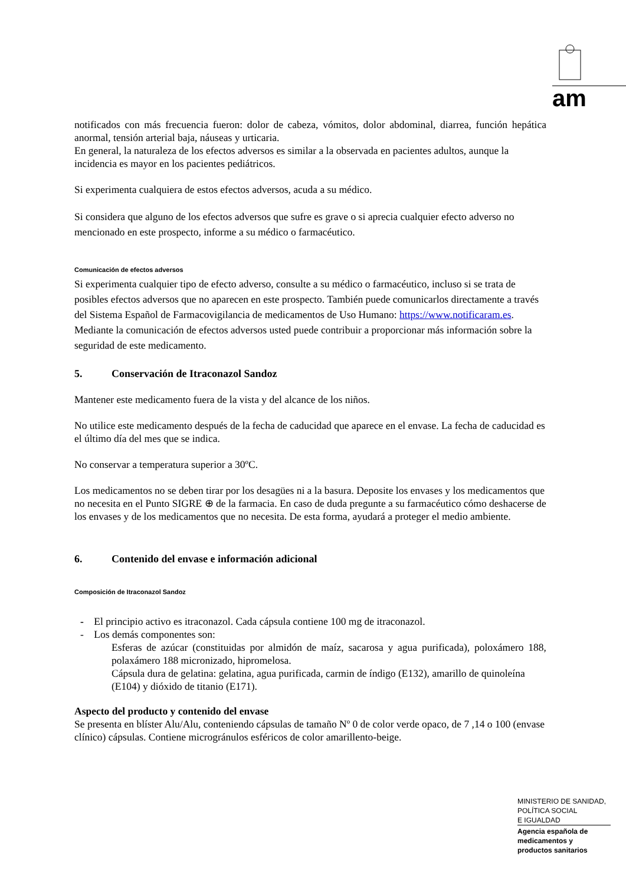am
notificados con más frecuencia fueron: dolor de cabeza, vómitos, dolor abdominal, diarrea, función hepática anormal, tensión arterial baja, náuseas y urticaria.
En general, la naturaleza de los efectos adversos es similar a la observada en pacientes adultos, aunque la incidencia es mayor en los pacientes pediátricos.
Si experimenta cualquiera de estos efectos adversos, acuda a su médico.
Si considera que alguno de los efectos adversos que sufre es grave o si aprecia cualquier efecto adverso no mencionado en este prospecto, informe a su médico o farmacéutico.
Comunicación de efectos adversos
Si experimenta cualquier tipo de efecto adverso, consulte a su médico o farmacéutico, incluso si se trata de posibles efectos adversos que no aparecen en este prospecto. También puede comunicarlos directamente a través del Sistema Español de Farmacovigilancia de medicamentos de Uso Humano: https://www.notificaram.es. Mediante la comunicación de efectos adversos usted puede contribuir a proporcionar más información sobre la seguridad de este medicamento.
5. Conservación de Itraconazol Sandoz
Mantener este medicamento fuera de la vista y del alcance de los niños.
No utilice este medicamento después de la fecha de caducidad que aparece en el envase. La fecha de caducidad es el último día del mes que se indica.
No conservar a temperatura superior a 30ºC.
Los medicamentos no se deben tirar por los desagües ni a la basura. Deposite los envases y los medicamentos que no necesita en el Punto SIGRE ⊕ de la farmacia. En caso de duda pregunte a su farmacéutico cómo deshacerse de los envases y de los medicamentos que no necesita. De esta forma, ayudará a proteger el medio ambiente.
6. Contenido del envase e información adicional
Composición de Itraconazol Sandoz
- El principio activo es itraconazol. Cada cápsula contiene 100 mg de itraconazol.
- Los demás componentes son:
Esferas de azúcar (constituidas por almidón de maíz, sacarosa y agua purificada), poloxámero 188, polaxámero 188 micronizado, hipromelosa.
Cápsula dura de gelatina: gelatina, agua purificada, carmin de índigo (E132), amarillo de quinoleína (E104) y dióxido de titanio (E171).
Aspecto del producto y contenido del envase
Se presenta en blíster Alu/Alu, conteniendo cápsulas de tamaño Nº 0 de color verde opaco, de 7 ,14 o 100 (envase clínico) cápsulas. Contiene microgránulos esféricos de color amarillento-beige.
MINISTERIO DE SANIDAD,
POLÍTICA SOCIAL
E IGUALDAD
Agencia española de
medicamentos y
productos sanitarios